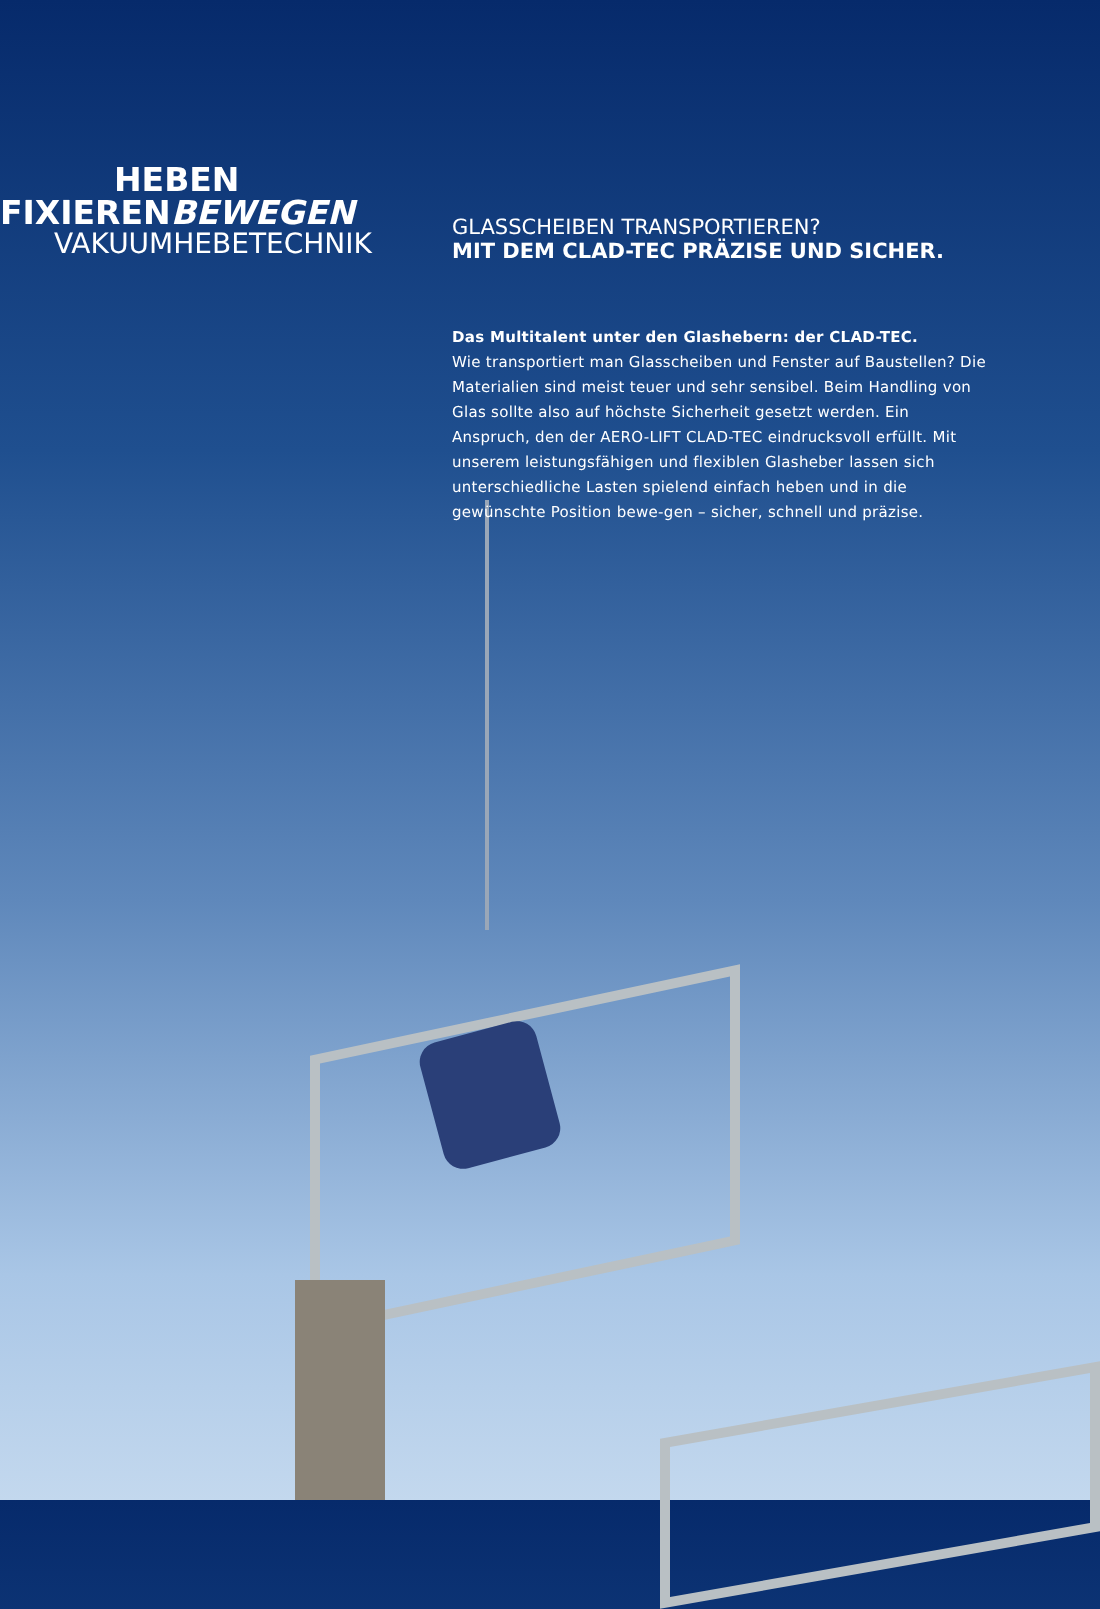HEBEN
FIXIERENBEWEGEN
VAKUUMHEBETECHNIK
GLASSCHEIBEN TRANSPORTIEREN?
MIT DEM CLAD-TEC PRÄZISE UND SICHER.
Das Multitalent unter den Glashebern: der CLAD-TEC.
Wie transportiert man Glasscheiben und Fenster auf Baustellen? Die Materialien sind meist teuer und sehr sensibel. Beim Handling von Glas sollte also auf höchste Sicherheit gesetzt werden. Ein Anspruch, den der AERO-LIFT CLAD-TEC eindrucksvoll erfüllt. Mit unserem leistungsfähigen und flexiblen Glasheber lassen sich unterschiedliche Lasten spielend einfach heben und in die gewünschte Position bewe-gen – sicher, schnell und präzise.